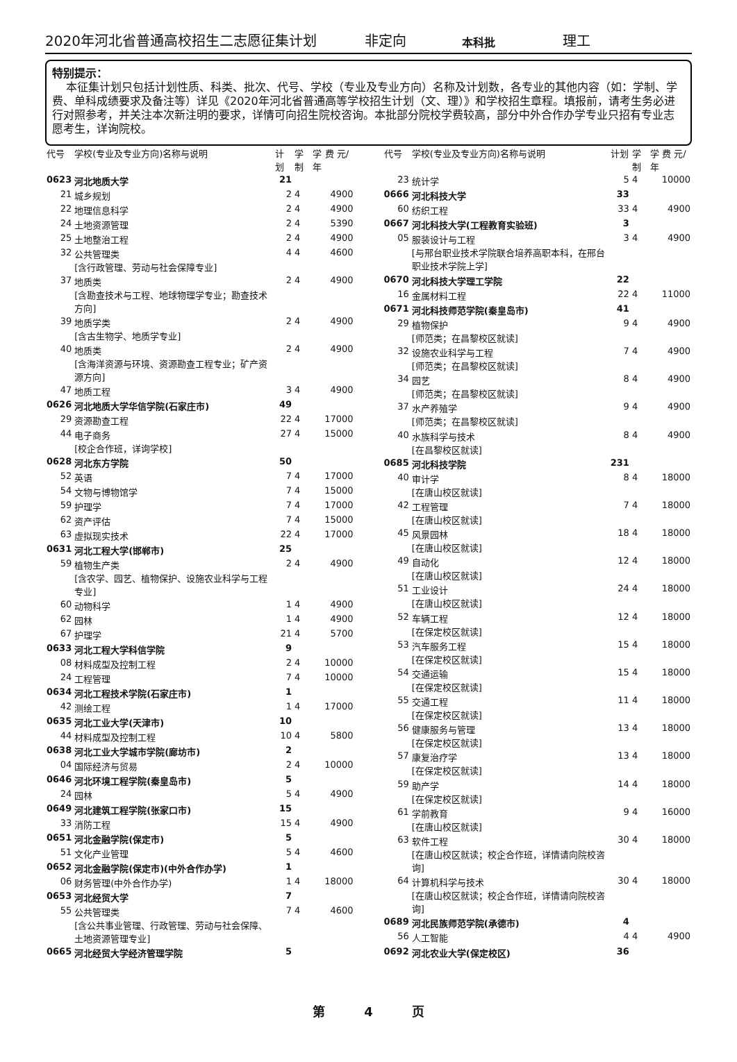2020年河北省普通高校招生二志愿征集计划 非定向 本科批 理工
特别提示：
本征集计划只包括计划性质、科类、批次、代号、学校（专业及专业方向）名称及计划数，各专业的其他内容（如：学制、学费、单科成绩要求及备注等）详见《2020年河北省普通高等学校招生计划（文、理）》和学校招生章程。填报前，请考生务必进行对照参考，并关注本次新注明的要求，详情可向招生院校咨询。本批部分院校学费较高，部分中外合作办学专业只招有专业志愿考生，详询院校。
| 代号 | 学校(专业及专业方向)名称与说明 | 计划 | 学制 | 学 费 元/年 |
| --- | --- | --- | --- | --- |
| 0623 | 河北地质大学 | 21 | | |
| 21 | 城乡规划 | 2 | 4 | 4900 |
| 22 | 地理信息科学 | 2 | 4 | 4900 |
| 24 | 土地资源管理 | 2 | 4 | 5390 |
| 25 | 土地整治工程 | 2 | 4 | 4900 |
| 32 | 公共管理类 [含行政管理、劳动与社会保障专业] | 4 | 4 | 4600 |
| 37 | 地质类 [含勘查技术与工程、地球物理学专业；勘查技术方向] | 2 | 4 | 4900 |
| 39 | 地质学类 [含古生物学、地质学专业] | 2 | 4 | 4900 |
| 40 | 地质类 [含海洋资源与环境、资源勘查工程专业；矿产资源方向] | 2 | 4 | 4900 |
| 47 | 地质工程 | 3 | 4 | 4900 |
| 0626 | 河北地质大学华信学院(石家庄市) | 49 | | |
| 29 | 资源勘查工程 | 22 | 4 | 17000 |
| 44 | 电子商务 [校企合作班，详询学校] | 27 | 4 | 15000 |
| 0628 | 河北东方学院 | 50 | | |
| 52 | 英语 | 7 | 4 | 17000 |
| 54 | 文物与博物馆学 | 7 | 4 | 15000 |
| 59 | 护理学 | 7 | 4 | 17000 |
| 62 | 资产评估 | 7 | 4 | 15000 |
| 63 | 虚拟现实技术 | 22 | 4 | 17000 |
| 0631 | 河北工程大学(邯郸市) | 25 | | |
| 59 | 植物生产类 [含农学、园艺、植物保护、设施农业科学与工程专业] | 2 | 4 | 4900 |
| 60 | 动物科学 | 1 | 4 | 4900 |
| 62 | 园林 | 1 | 4 | 4900 |
| 67 | 护理学 | 21 | 4 | 5700 |
| 0633 | 河北工程大学科信学院 | 9 | | |
| 08 | 材料成型及控制工程 | 2 | 4 | 10000 |
| 24 | 工程管理 | 7 | 4 | 10000 |
| 0634 | 河北工程技术学院(石家庄市) | 1 | | |
| 42 | 测绘工程 | 1 | 4 | 17000 |
| 0635 | 河北工业大学(天津市) | 10 | | |
| 44 | 材料成型及控制工程 | 10 | 4 | 5800 |
| 0638 | 河北工业大学城市学院(廊坊市) | 2 | | |
| 04 | 国际经济与贸易 | 2 | 4 | 10000 |
| 0646 | 河北环境工程学院(秦皇岛市) | 5 | | |
| 24 | 园林 | 5 | 4 | 4900 |
| 0649 | 河北建筑工程学院(张家口市) | 15 | | |
| 33 | 消防工程 | 15 | 4 | 4900 |
| 0651 | 河北金融学院(保定市) | 5 | | |
| 51 | 文化产业管理 | 5 | 4 | 4600 |
| 0652 | 河北金融学院(保定市)(中外合作办学) | 1 | | |
| 06 | 财务管理(中外合作办学) | 1 | 4 | 18000 |
| 0653 | 河北经贸大学 | 7 | | |
| 55 | 公共管理类 [含公共事业管理、行政管理、劳动与社会保障、土地资源管理专业] | 7 | 4 | 4600 |
| 0665 | 河北经贸大学经济管理学院 | 5 | | |
| 代号 | 学校(专业及专业方向)名称与说明 | 计划 | 学制 | 学 费 元/年 |
| --- | --- | --- | --- | --- |
| 23 | 统计学 | 5 | 4 | 10000 |
| 0666 | 河北科技大学 | 33 | | |
| 60 | 纺织工程 | 33 | 4 | 4900 |
| 0667 | 河北科技大学(工程教育实验班) | 3 | | |
| 05 | 服装设计与工程 [与邢台职业技术学院联合培养高职本科，在邢台职业技术学院上学] | 3 | 4 | 4900 |
| 0670 | 河北科技大学理工学院 | 22 | | |
| 16 | 金属材料工程 | 22 | 4 | 11000 |
| 0671 | 河北科技师范学院(秦皇岛市) | 41 | | |
| 29 | 植物保护 [师范类；在昌黎校区就读] | 9 | 4 | 4900 |
| 32 | 设施农业科学与工程 [师范类；在昌黎校区就读] | 7 | 4 | 4900 |
| 34 | 园艺 [师范类；在昌黎校区就读] | 8 | 4 | 4900 |
| 37 | 水产养殖学 [师范类；在昌黎校区就读] | 9 | 4 | 4900 |
| 40 | 水族科学与技术 [在昌黎校区就读] | 8 | 4 | 4900 |
| 0685 | 河北科技学院 | 231 | | |
| 40 | 审计学 [在唐山校区就读] | 8 | 4 | 18000 |
| 42 | 工程管理 [在唐山校区就读] | 7 | 4 | 18000 |
| 45 | 风景园林 [在唐山校区就读] | 18 | 4 | 18000 |
| 49 | 自动化 [在唐山校区就读] | 12 | 4 | 18000 |
| 51 | 工业设计 [在唐山校区就读] | 24 | 4 | 18000 |
| 52 | 车辆工程 [在保定校区就读] | 12 | 4 | 18000 |
| 53 | 汽车服务工程 [在保定校区就读] | 15 | 4 | 18000 |
| 54 | 交通运输 [在保定校区就读] | 15 | 4 | 18000 |
| 55 | 交通工程 [在保定校区就读] | 11 | 4 | 18000 |
| 56 | 健康服务与管理 [在保定校区就读] | 13 | 4 | 18000 |
| 57 | 康复治疗学 [在保定校区就读] | 13 | 4 | 18000 |
| 59 | 助产学 [在保定校区就读] | 14 | 4 | 18000 |
| 61 | 学前教育 [在唐山校区就读] | 9 | 4 | 16000 |
| 63 | 软件工程 [在唐山校区就读；校企合作班，详情请向院校咨询] | 30 | 4 | 18000 |
| 64 | 计算机科学与技术 [在唐山校区就读；校企合作班，详情请向院校咨询] | 30 | 4 | 18000 |
| 0689 | 河北民族师范学院(承德市) | 4 | | |
| 56 | 人工智能 | 4 | 4 | 4900 |
| 0692 | 河北农业大学(保定校区) | 36 | | |
第 4 页